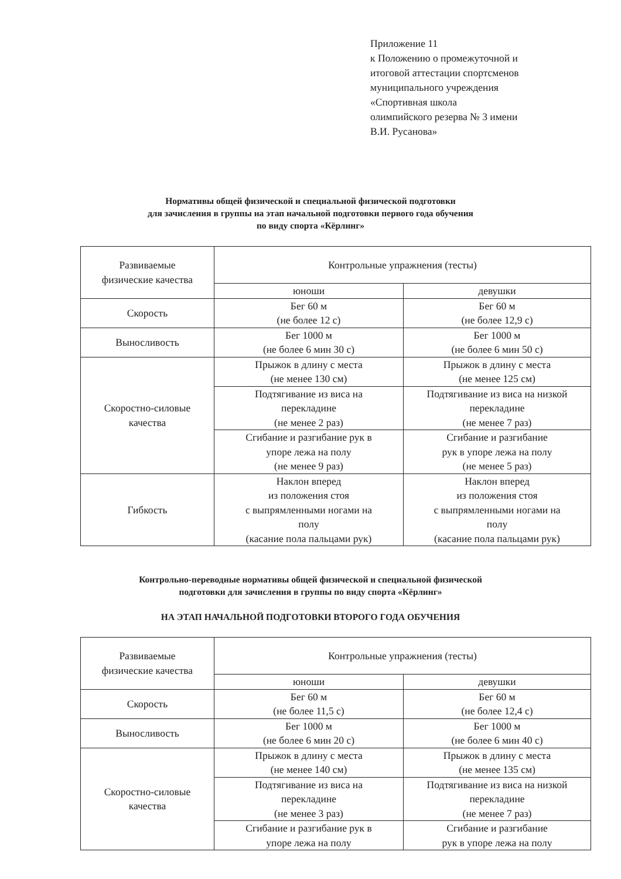Приложение 11
к Положению о промежуточной и
итоговой аттестации спортсменов
муниципального учреждения
«Спортивная школа
олимпийского резерва № 3 имени
В.И. Русанова»
Нормативы общей физической и специальной физической подготовки
для зачисления в группы на этап начальной подготовки первого года обучения
по виду спорта «Кёрлинг»
| Развиваемые физические качества | Контрольные упражнения (тесты) | |
| --- | --- | --- |
| | юноши | девушки |
| Скорость | Бег 60 м (не более 12 с) | Бег 60 м (не более 12,9 с) |
| Выносливость | Бег 1000 м (не более 6 мин 30 с) | Бег 1000 м (не более 6 мин 50 с) |
| Скоростно-силовые качества | Прыжок в длину с места (не менее 130 см) | Прыжок в длину с места (не менее 125 см) |
| | Подтягивание из виса на перекладине (не менее 2 раз) | Подтягивание из виса на низкой перекладине (не менее 7 раз) |
| | Сгибание и разгибание рук в упоре лежа на полу (не менее 9 раз) | Сгибание и разгибание рук в упоре лежа на полу (не менее 5 раз) |
| Гибкость | Наклон вперед из положения стоя с выпрямленными ногами на полу (касание пола пальцами рук) | Наклон вперед из положения стоя с выпрямленными ногами на полу (касание пола пальцами рук) |
Контрольно-переводные нормативы общей физической и специальной физической
подготовки для зачисления в группы по виду спорта «Кёрлинг»
НА ЭТАП НАЧАЛЬНОЙ ПОДГОТОВКИ ВТОРОГО ГОДА ОБУЧЕНИЯ
| Развиваемые физические качества | Контрольные упражнения (тесты) | |
| --- | --- | --- |
| | юноши | девушки |
| Скорость | Бег 60 м (не более 11,5 с) | Бег 60 м (не более 12,4 с) |
| Выносливость | Бег 1000 м (не более 6 мин 20 с) | Бег 1000 м (не более 6 мин 40 с) |
| Скоростно-силовые качества | Прыжок в длину с места (не менее 140 см) | Прыжок в длину с места (не менее 135 см) |
| | Подтягивание из виса на перекладине (не менее 3 раз) | Подтягивание из виса на низкой перекладине (не менее 7 раз) |
| | Сгибание и разгибание рук в упоре лежа на полу | Сгибание и разгибание рук в упоре лежа на полу |